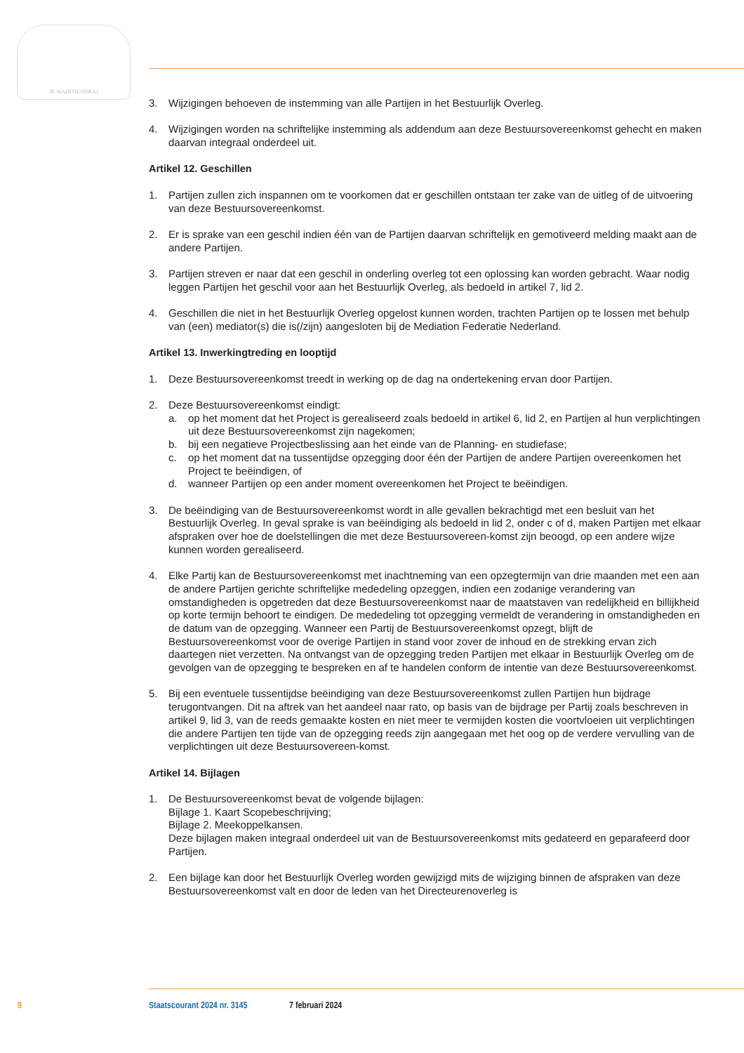JE MAINTIENDRAI
3. Wijzigingen behoeven de instemming van alle Partijen in het Bestuurlijk Overleg.
4. Wijzigingen worden na schriftelijke instemming als addendum aan deze Bestuursovereenkomst gehecht en maken daarvan integraal onderdeel uit.
Artikel 12. Geschillen
1. Partijen zullen zich inspannen om te voorkomen dat er geschillen ontstaan ter zake van de uitleg of de uitvoering van deze Bestuursovereenkomst.
2. Er is sprake van een geschil indien één van de Partijen daarvan schriftelijk en gemotiveerd melding maakt aan de andere Partijen.
3. Partijen streven er naar dat een geschil in onderling overleg tot een oplossing kan worden gebracht. Waar nodig leggen Partijen het geschil voor aan het Bestuurlijk Overleg, als bedoeld in artikel 7, lid 2.
4. Geschillen die niet in het Bestuurlijk Overleg opgelost kunnen worden, trachten Partijen op te lossen met behulp van (een) mediator(s) die is(/zijn) aangesloten bij de Mediation Federatie Nederland.
Artikel 13. Inwerkingtreding en looptijd
1. Deze Bestuursovereenkomst treedt in werking op de dag na ondertekening ervan door Partijen.
2. Deze Bestuursovereenkomst eindigt:
a. op het moment dat het Project is gerealiseerd zoals bedoeld in artikel 6, lid 2, en Partijen al hun verplichtingen uit deze Bestuursovereenkomst zijn nagekomen;
b. bij een negatieve Projectbeslissing aan het einde van de Planning- en studiefase;
c. op het moment dat na tussentijdse opzegging door één der Partijen de andere Partijen overeenkomen het Project te beëindigen, of
d. wanneer Partijen op een ander moment overeenkomen het Project te beëindigen.
3. De beëindiging van de Bestuursovereenkomst wordt in alle gevallen bekrachtigd met een besluit van het Bestuurlijk Overleg. In geval sprake is van beëindiging als bedoeld in lid 2, onder c of d, maken Partijen met elkaar afspraken over hoe de doelstellingen die met deze Bestuursovereen-komst zijn beoogd, op een andere wijze kunnen worden gerealiseerd.
4. Elke Partij kan de Bestuursovereenkomst met inachtneming van een opzegtermijn van drie maanden met een aan de andere Partijen gerichte schriftelijke mededeling opzeggen, indien een zodanige verandering van omstandigheden is opgetreden dat deze Bestuursovereenkomst naar de maatstaven van redelijkheid en billijkheid op korte termijn behoort te eindigen. De mededeling tot opzegging vermeldt de verandering in omstandigheden en de datum van de opzegging. Wanneer een Partij de Bestuursovereenkomst opzegt, blijft de Bestuursovereenkomst voor de overige Partijen in stand voor zover de inhoud en de strekking ervan zich daartegen niet verzetten. Na ontvangst van de opzegging treden Partijen met elkaar in Bestuurlijk Overleg om de gevolgen van de opzegging te bespreken en af te handelen conform de intentie van deze Bestuursovereenkomst.
5. Bij een eventuele tussentijdse beëindiging van deze Bestuursovereenkomst zullen Partijen hun bijdrage terugontvangen. Dit na aftrek van het aandeel naar rato, op basis van de bijdrage per Partij zoals beschreven in artikel 9, lid 3, van de reeds gemaakte kosten en niet meer te vermijden kosten die voortvloeien uit verplichtingen die andere Partijen ten tijde van de opzegging reeds zijn aangegaan met het oog op de verdere vervulling van de verplichtingen uit deze Bestuursovereen-komst.
Artikel 14. Bijlagen
1. De Bestuursovereenkomst bevat de volgende bijlagen:
Bijlage 1. Kaart Scopebeschrijving;
Bijlage 2. Meekoppelkansen.
Deze bijlagen maken integraal onderdeel uit van de Bestuursovereenkomst mits gedateerd en geparafeerd door Partijen.
2. Een bijlage kan door het Bestuurlijk Overleg worden gewijzigd mits de wijziging binnen de afspraken van deze Bestuursovereenkomst valt en door de leden van het Directeurenoverleg is
9 Staatscourant 2024 nr. 3145 7 februari 2024